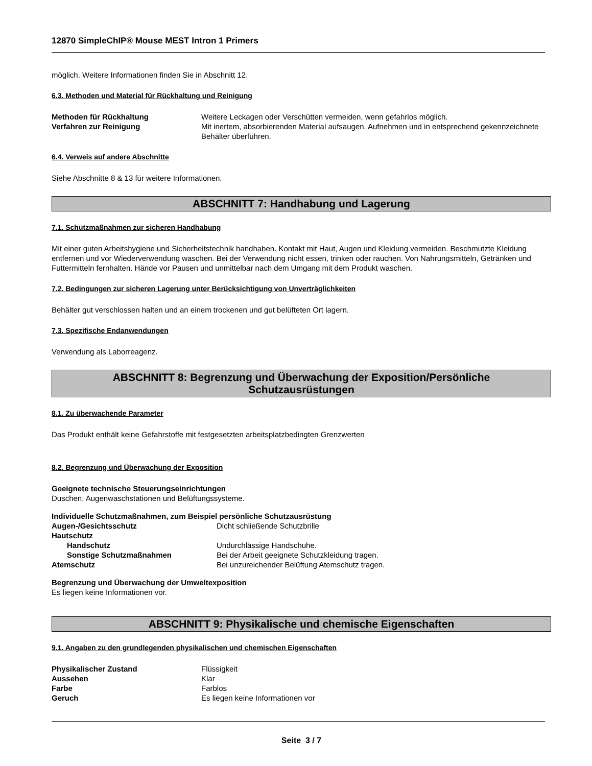12870 SimpleChIP® Mouse MEST Intron 1 Primers
möglich. Weitere Informationen finden Sie in Abschnitt 12.
6.3. Methoden und Material für Rückhaltung und Reinigung
| Methoden für Rückhaltung | Weitere Leckagen oder Verschütten vermeiden, wenn gefahrlos möglich. |
| Verfahren zur Reinigung | Mit inertem, absorbierenden Material aufsaugen. Aufnehmen und in entsprechend gekennzeichnete Behälter überführen. |
6.4. Verweis auf andere Abschnitte
Siehe Abschnitte 8 & 13 für weitere Informationen.
ABSCHNITT 7: Handhabung und Lagerung
7.1. Schutzmaßnahmen zur sicheren Handhabung
Mit einer guten Arbeitshygiene und Sicherheitstechnik handhaben. Kontakt mit Haut, Augen und Kleidung vermeiden. Beschmutzte Kleidung entfernen und vor Wiederverwendung waschen. Bei der Verwendung nicht essen, trinken oder rauchen. Von Nahrungsmitteln, Getränken und Futtermitteln fernhalten. Hände vor Pausen und unmittelbar nach dem Umgang mit dem Produkt waschen.
7.2. Bedingungen zur sicheren Lagerung unter Berücksichtigung von Unverträglichkeiten
Behälter gut verschlossen halten und an einem trockenen und gut belüfteten Ort lagern.
7.3. Spezifische Endanwendungen
Verwendung als Laborreagenz.
ABSCHNITT 8: Begrenzung und Überwachung der Exposition/Persönliche
Schutzausrüstungen
8.1. Zu überwachende Parameter
Das Produkt enthält keine Gefahrstoffe mit festgesetzten arbeitsplatzbedingten Grenzwerten
8.2. Begrenzung und Überwachung der Exposition
Geeignete technische Steuerungseinrichtungen
Duschen, Augenwaschstationen und Belüftungssysteme.
Individuelle Schutzmaßnahmen, zum Beispiel persönliche Schutzausrüstung
| Augen-/Gesichtsschutz | Dicht schließende Schutzbrille |
| Hautschutz | |
| Handschutz | Undurchlässige Handschuhe. |
| Sonstige Schutzmaßnahmen | Bei der Arbeit geeignete Schutzkleidung tragen. |
| Atemschutz | Bei unzureichender Belüftung Atemschutz tragen. |
Begrenzung und Überwachung der Umweltexposition
Es liegen keine Informationen vor.
ABSCHNITT 9: Physikalische und chemische Eigenschaften
9.1. Angaben zu den grundlegenden physikalischen und chemischen Eigenschaften
| Physikalischer Zustand | Flüssigkeit |
| Aussehen | Klar |
| Farbe | Farblos |
| Geruch | Es liegen keine Informationen vor |
Seite 3 / 7